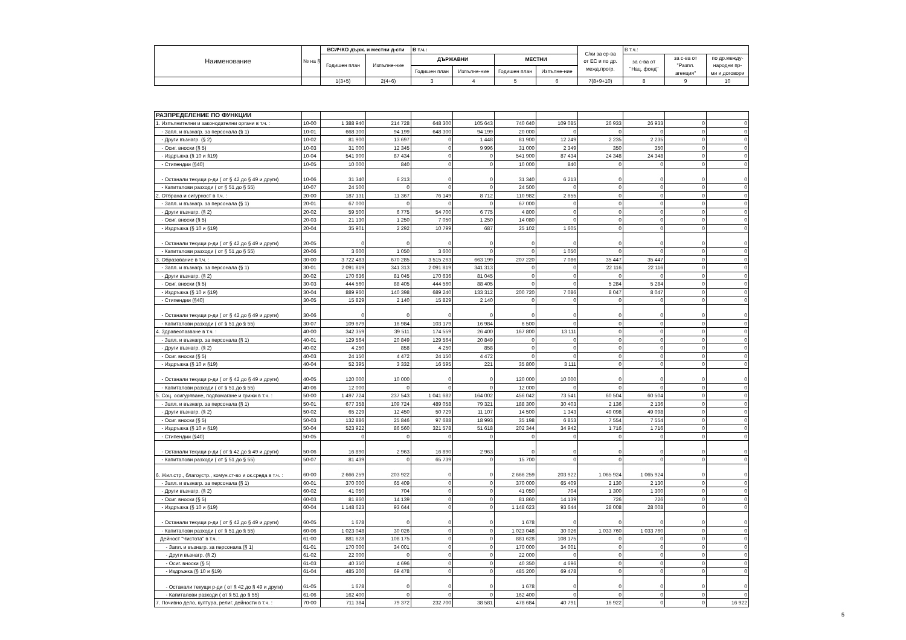| Наименование | № на §§ | ВСИЧКО държ. и местни д-сти | | В т.ч.: | | | | С/ки за ср-ва от ЕС и по др. межд.прогр. | В т.ч.: | | |
| --- | --- | --- | --- | --- | --- | --- | --- | --- | --- | --- | --- |
| | | Годишен план | Изпълне-ние | ДЪРЖАВНИ | | МЕСТНИ | | | за с-ва от "Нац. фонд" | за с-ва от "Разпл. агенция" | по др.между- народни пр- ми и договори |
| | | | | Годишен план | Изпълне-ние | Годишен план | Изпълне-ние | | | | |
| | | 1(3+5) | 2(4+6) | 3 | 4 | 5 | 6 | 7(8+9+10) | 8 | 9 | 10 |
| РАЗПРЕДЕЛЕНИЕ ПО ФУНКЦИИ | | | | | | | | | | | |
| 1. Изпълнителни и законодателни органи в т.ч. : | 10-00 | 1 388 940 | 214 728 | 648 300 | 105 643 | 740 640 | 109 085 | 26 933 | 26 933 | 0 | 0 |
| - Запл. и възнагр. за персонала (§ 1) | 10-01 | 668 300 | 94 199 | 648 300 | 94 199 | 20 000 | 0 | 0 | 0 | 0 | 0 |
| - Други възнагр. (§ 2) | 10-02 | 81 900 | 13 697 | 0 | 1 448 | 81 900 | 12 249 | 2 235 | 2 235 | 0 | 0 |
| - Осиг. вноски (§ 5) | 10-03 | 31 000 | 12 345 | 0 | 9 996 | 31 000 | 2 349 | 350 | 350 | 0 | 0 |
| - Издръжка (§ 10 и §19) | 10-04 | 541 900 | 87 434 | 0 | 0 | 541 900 | 87 434 | 24 348 | 24 348 | 0 | 0 |
| - Стипендии (§40) | 10-05 | 10 000 | 840 | 0 | 0 | 10 000 | 840 | 0 | 0 | 0 | 0 |
| - Останали текущи р-ди ( от § 42 до § 49 и други) | 10-06 | 31 340 | 6 213 | 0 | 0 | 31 340 | 6 213 | 0 | 0 | 0 | 0 |
| - Капиталови разходи ( от § 51 до § 55) | 10-07 | 24 500 | 0 | 0 | 0 | 24 500 | 0 | 0 | 0 | 0 | 0 |
| 2. Отбрана и сигурност в т.ч. : | 20-00 | 187 131 | 11 367 | 76 149 | 8 712 | 110 982 | 2 655 | 0 | 0 | 0 | 0 |
| - Запл. и възнагр. за персонала (§ 1) | 20-01 | 67 000 | 0 | 0 | 0 | 67 000 | 0 | 0 | 0 | 0 | 0 |
| - Други възнагр. (§ 2) | 20-02 | 59 500 | 6 775 | 54 700 | 6 775 | 4 800 | 0 | 0 | 0 | 0 | 0 |
| - Осиг. вноски (§ 5) | 20-03 | 21 130 | 1 250 | 7 050 | 1 250 | 14 080 | 0 | 0 | 0 | 0 | 0 |
| - Издръжка (§ 10 и §19) | 20-04 | 35 901 | 2 292 | 10 799 | 687 | 25 102 | 1 605 | 0 | 0 | 0 | 0 |
| - Останали текущи р-ди ( от § 42 до § 49 и други) | 20-05 | 0 | 0 | 0 | 0 | 0 | 0 | 0 | 0 | 0 | 0 |
| - Капиталови разходи ( от § 51 до § 55) | 20-06 | 3 600 | 1 050 | 3 600 | 0 | 0 | 1 050 | 0 | 0 | 0 | 0 |
| 3. Образование в т.ч. : | 30-00 | 3 722 483 | 670 285 | 3 515 263 | 663 199 | 207 220 | 7 086 | 35 447 | 35 447 | 0 | 0 |
| - Запл. и възнагр. за персонала (§ 1) | 30-01 | 2 091 819 | 341 313 | 2 091 819 | 341 313 | 0 | 0 | 22 116 | 22 116 | 0 | 0 |
| - Други възнагр. (§ 2) | 30-02 | 170 636 | 81 045 | 170 636 | 81 045 | 0 | 0 | 0 | 0 | 0 | 0 |
| - Осиг. вноски (§ 5) | 30-03 | 444 560 | 88 405 | 444 560 | 88 405 | 0 | 0 | 5 284 | 5 284 | 0 | 0 |
| - Издръжка (§ 10 и §19) | 30-04 | 889 960 | 140 398 | 689 240 | 133 312 | 200 720 | 7 086 | 8 047 | 8 047 | 0 | 0 |
| - Стипендии (§40) | 30-05 | 15 829 | 2 140 | 15 829 | 2 140 | 0 | 0 | 0 | 0 | 0 | 0 |
| - Останали текущи р-ди ( от § 42 до § 49 и други) | 30-06 | 0 | 0 | 0 | 0 | 0 | 0 | 0 | 0 | 0 | 0 |
| - Капиталови разходи ( от § 51 до § 55) | 30-07 | 109 679 | 16 984 | 103 179 | 16 984 | 6 500 | 0 | 0 | 0 | 0 | 0 |
| 4. Здравеопазване в т.ч. : | 40-00 | 342 359 | 39 511 | 174 559 | 26 400 | 167 800 | 13 111 | 0 | 0 | 0 | 0 |
| - Запл. и възнагр. за персонала (§ 1) | 40-01 | 129 564 | 20 849 | 129 564 | 20 849 | 0 | 0 | 0 | 0 | 0 | 0 |
| - Други възнагр. (§ 2) | 40-02 | 4 250 | 858 | 4 250 | 858 | 0 | 0 | 0 | 0 | 0 | 0 |
| - Осиг. вноски (§ 5) | 40-03 | 24 150 | 4 472 | 24 150 | 4 472 | 0 | 0 | 0 | 0 | 0 | 0 |
| - Издръжка (§ 10 и §19) | 40-04 | 52 395 | 3 332 | 16 595 | 221 | 35 800 | 3 111 | 0 | 0 | 0 | 0 |
| - Останали текущи р-ди ( от § 42 до § 49 и други) | 40-05 | 120 000 | 10 000 | 0 | 0 | 120 000 | 10 000 | 0 | 0 | 0 | 0 |
| - Капиталови разходи ( от § 51 до § 55) | 40-06 | 12 000 | 0 | 0 | 0 | 12 000 | 0 | 0 | 0 | 0 | 0 |
| 5. Соц. осигуряване, подпомагане и грижи в т.ч. : | 50-00 | 1 497 724 | 237 543 | 1 041 682 | 164 002 | 456 042 | 73 541 | 60 504 | 60 504 | 0 | 0 |
| - Запл. и възнагр. за персонала (§ 1) | 50-01 | 677 358 | 109 724 | 489 058 | 79 321 | 188 300 | 30 403 | 2 136 | 2 136 | 0 | 0 |
| - Други възнагр. (§ 2) | 50-02 | 65 229 | 12 450 | 50 729 | 11 107 | 14 500 | 1 343 | 49 098 | 49 098 | 0 | 0 |
| - Осиг. вноски (§ 5) | 50-03 | 132 886 | 25 846 | 97 688 | 18 993 | 35 198 | 6 853 | 7 554 | 7 554 | 0 | 0 |
| - Издръжка (§ 10 и §19) | 50-04 | 523 922 | 86 560 | 321 578 | 51 618 | 202 344 | 34 942 | 1 716 | 1 716 | 0 | 0 |
| - Стипендии (§40) | 50-05 | 0 | 0 | 0 | 0 | 0 | 0 | 0 | 0 | 0 | 0 |
| - Останали текущи р-ди ( от § 42 до § 49 и други) | 50-06 | 16 890 | 2 963 | 16 890 | 2 963 | 0 | 0 | 0 | 0 | 0 | 0 |
| - Капиталови разходи ( от § 51 до § 55) | 50-07 | 81 439 | 0 | 65 739 | 0 | 15 700 | 0 | 0 | 0 | 0 | 0 |
| 6. Жил.стр., благоустр., комун.ст-во и ок.среда в т.ч. : | 60-00 | 2 666 259 | 203 922 | 0 | 0 | 2 666 259 | 203 922 | 1 065 924 | 1 065 924 | 0 | 0 |
| - Запл. и възнагр. за персонала (§ 1) | 60-01 | 370 000 | 65 409 | 0 | 0 | 370 000 | 65 409 | 2 130 | 2 130 | 0 | 0 |
| - Други възнагр. (§ 2) | 60-02 | 41 050 | 704 | 0 | 0 | 41 050 | 704 | 1 300 | 1 300 | 0 | 0 |
| - Осиг. вноски (§ 5) | 60-03 | 81 860 | 14 139 | 0 | 0 | 81 860 | 14 139 | 726 | 726 | 0 | 0 |
| - Издръжка (§ 10 и §19) | 60-04 | 1 148 623 | 93 644 | 0 | 0 | 1 148 623 | 93 644 | 28 008 | 28 008 | 0 | 0 |
| - Останали текущи р-ди ( от § 42 до § 49 и други) | 60-05 | 1 678 | 0 | 0 | 0 | 1 678 | 0 | 0 | 0 | 0 | 0 |
| - Капиталови разходи ( от § 51 до § 55) | 60-06 | 1 023 048 | 30 026 | 0 | 0 | 1 023 048 | 30 026 | 1 033 760 | 1 033 760 | 0 | 0 |
| Дейност "Чистота" в т.ч. : | 61-00 | 881 628 | 108 175 | 0 | 0 | 881 628 | 108 175 | 0 | 0 | 0 | 0 |
| - Запл. и възнагр. за персонала (§ 1) | 61-01 | 170 000 | 34 001 | 0 | 0 | 170 000 | 34 001 | 0 | 0 | 0 | 0 |
| - Други възнагр. (§ 2) | 61-02 | 22 000 | 0 | 0 | 0 | 22 000 | 0 | 0 | 0 | 0 | 0 |
| - Осиг. вноски (§ 5) | 61-03 | 40 350 | 4 696 | 0 | 0 | 40 350 | 4 696 | 0 | 0 | 0 | 0 |
| - Издръжка (§ 10 и §19) | 61-04 | 485 200 | 69 478 | 0 | 0 | 485 200 | 69 478 | 0 | 0 | 0 | 0 |
| - Останали текущи р-ди ( от § 42 до § 49 и други) | 61-05 | 1 678 | 0 | 0 | 0 | 1 678 | 0 | 0 | 0 | 0 | 0 |
| - Капиталови разходи ( от § 51 до § 55) | 61-06 | 162 400 | 0 | 0 | 0 | 162 400 | 0 | 0 | 0 | 0 | 0 |
| 7. Почивно дело, култура, религ. дейности в т.ч. : | 70-00 | 711 384 | 79 372 | 232 700 | 38 581 | 478 684 | 40 791 | 16 922 | 0 | 0 | 16 922 |
5